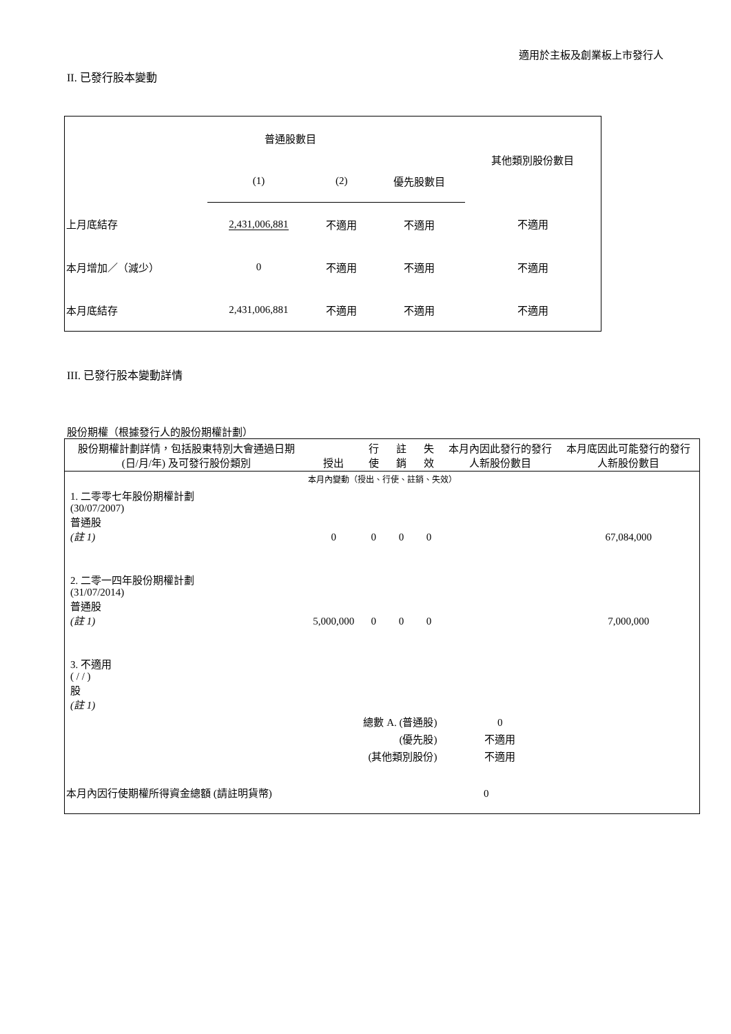適用於主板及創業板上市發行人
II. 已發行股本變動
| | 普通股數目 | | | 其他類別股份數目 |
| | (1) | (2) | 優先股數目 | |
| 上月底結存 | 2,431,006,881 | 不適用 | 不適用 | 不適用 |
| 本月增加／（減少） | 0 | 不適用 | 不適用 | 不適用 |
| 本月底結存 | 2,431,006,881 | 不適用 | 不適用 | 不適用 |
III. 已發行股本變動詳情
股份期權（根據發行人的股份期權計劃）
| 股份期權計劃詳情，包括股東特別大會通過日期 (日/月/年) 及可發行股份類別 | 授出 | 行使 | 註銷 | 失效 | 本月內因此發行的發行人新股份數目 | 本月底因此可能發行的發行人新股份數目 |
| 本月內變動（授出、行使、註銷、失效） | | | | | | |
| 1. 二零零七年股份期權計劃 (30/07/2007) 普通股 (註 1) | 0 | 0 | 0 | 0 | | 67,084,000 |
| 2. 二零一四年股份期權計劃 (31/07/2014) 普通股 (註 1) | 5,000,000 | 0 | 0 | 0 | | 7,000,000 |
| 3. 不適用 ( / / ) 股 (註 1) | | | | | | |
| 總數 A. (普通股) | | | | | 0 | |
| (優先股) | | | | | 不適用 | |
| (其他類別股份) | | | | | 不適用 | |
| 本月內因行使期權所得資金總額 (請註明貨幣) | | | | 0 | | |